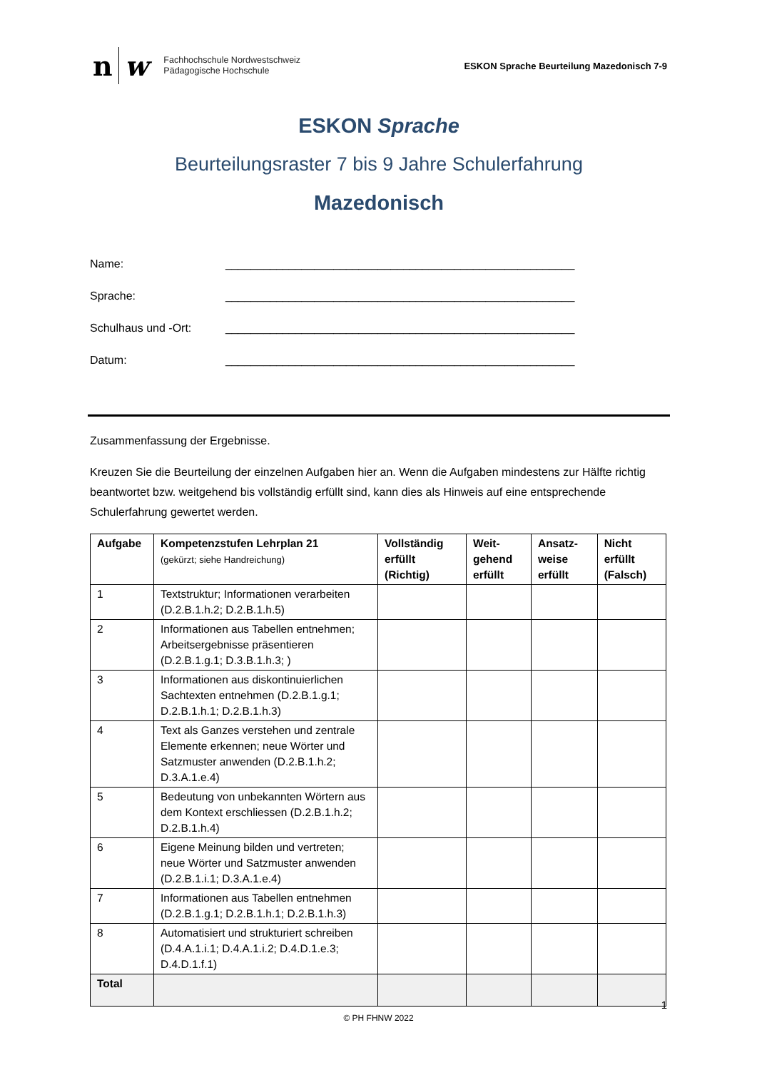n w
Fachhochschule Nordwestschweiz
Pädagogische Hochschule
ESKON Sprache Beurteilung Mazedonisch 7-9
ESKON Sprache
Beurteilungsraster 7 bis 9 Jahre Schulerfahrung
Mazedonisch
Name: _______________________________________________________
Sprache: _______________________________________________________
Schulhaus und -Ort: _______________________________________________________
Datum: _______________________________________________________
Zusammenfassung der Ergebnisse.
Kreuzen Sie die Beurteilung der einzelnen Aufgaben hier an. Wenn die Aufgaben mindestens zur Hälfte richtig beantwortet bzw. weitgehend bis vollständig erfüllt sind, kann dies als Hinweis auf eine entsprechende Schulerfahrung gewertet werden.
| Aufgabe | Kompetenzstufen Lehrplan 21 (gekürzt; siehe Handreichung) | Vollständig erfüllt (Richtig) | Weit-gehend erfüllt | Ansatz-weise erfüllt | Nicht erfüllt (Falsch) |
| --- | --- | --- | --- | --- | --- |
| 1 | Textstruktur; Informationen verarbeiten (D.2.B.1.h.2; D.2.B.1.h.5) | | | | |
| 2 | Informationen aus Tabellen entnehmen; Arbeitsergebnisse präsentieren (D.2.B.1.g.1; D.3.B.1.h.3; ) | | | | |
| 3 | Informationen aus diskontinuierlichen Sachtexten entnehmen (D.2.B.1.g.1; D.2.B.1.h.1; D.2.B.1.h.3) | | | | |
| 4 | Text als Ganzes verstehen und zentrale Elemente erkennen; neue Wörter und Satzmuster anwenden (D.2.B.1.h.2; D.3.A.1.e.4) | | | | |
| 5 | Bedeutung von unbekannten Wörtern aus dem Kontext erschliessen (D.2.B.1.h.2; D.2.B.1.h.4) | | | | |
| 6 | Eigene Meinung bilden und vertreten; neue Wörter und Satzmuster anwenden (D.2.B.1.i.1; D.3.A.1.e.4) | | | | |
| 7 | Informationen aus Tabellen entnehmen (D.2.B.1.g.1; D.2.B.1.h.1; D.2.B.1.h.3) | | | | |
| 8 | Automatisiert und strukturiert schreiben (D.4.A.1.i.1; D.4.A.1.i.2; D.4.D.1.e.3; D.4.D.1.f.1) | | | | |
| Total | | | | | |
1
© PH FHNW 2022